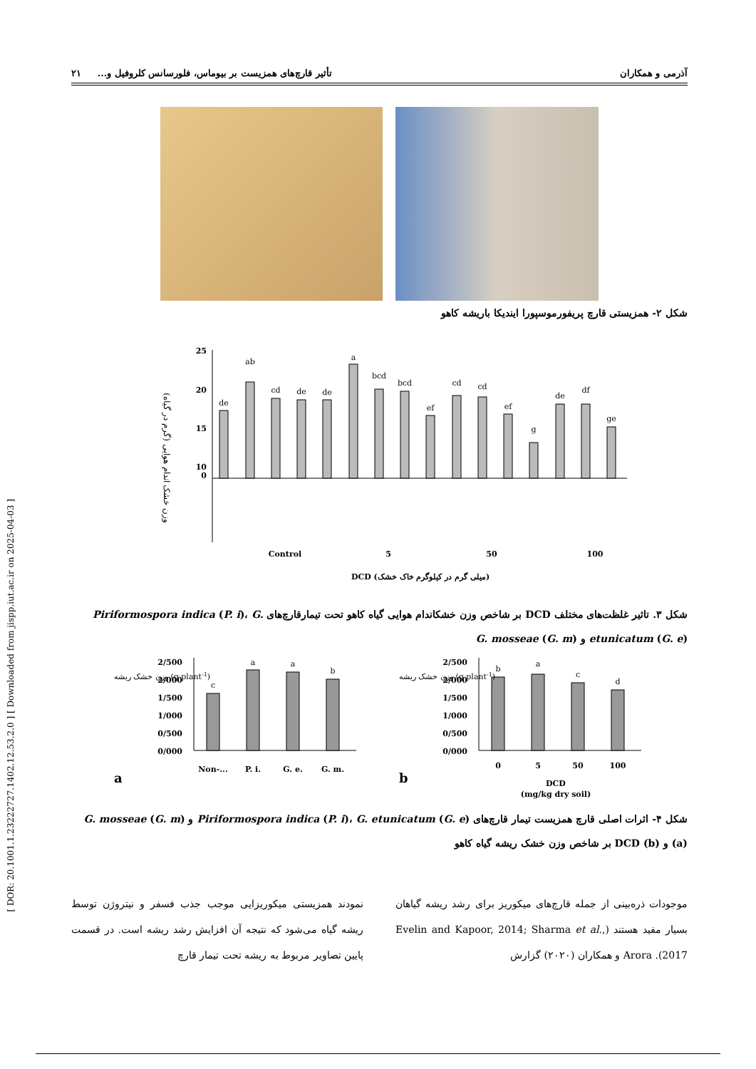[ DOR: 20.1001.1.23222727.1402.12.53.2.0 ] [ Downloaded from jispp.iut.ac.ir on 2025-04-03 ]
آذرمی و همکاران تأثیر قارچ‌های همزیست بر بیوماس، فلورسانس کلروفیل و... ۲۱
شکل ۲- همزیستی قارچ پریفورموسپورا ایندیکا باریشه کاهو
وزن خشک اندام هوایی (گرم در گیاه)
25
20
15
10
0
de
ab
cd
de
de
a
bcd
bcd
ef
cd
cd
ef
g
de
df
ge
Control
5
50
100
DCD (میلی گرم در کیلوگرم خاک خشک)
شکل ۳. تاثیر غلظت‌های مختلف DCD بر شاخص وزن خشکاندام هوایی گیاه کاهو تحت تیمارقارچ‌های Piriformospora indica (P. i)، G. etunicatum (G. e) و G. mosseae (G. m)
2/500
2/000
1/500
1/000
0/500
0/000
2/500
2/000
1/500
1/000
0/500
0/000
c
a
a
b
b
a
c
d
Non-...
P. i.
G. e.
G. m.
0
5
50
100
DCD
(mg/kg dry soil)
a
b
وزن خشک ریشه (g plant-1)
وزن خشک ریشه (g plant-1)
شکل ۴- اثرات اصلی قارچ همزیست تیمار قارچ‌های Piriformospora indica (P. i)، G. etunicatum (G. e) و G. mosseae (G. m) (a) و DCD (b) بر شاخص وزن خشک ریشه گیاه کاهو
موجودات ذره‌بینی از جمله قارچ‌های میکوریز برای رشد ریشه گیاهان بسیار مفید هستند (Evelin and Kapoor, 2014; Sharma et al., 2017). Arora و همکاران (۲۰۲۰) گزارش
نمودند همزیستی میکوریزایی موجب جذب فسفر و نیتروژن توسط ریشه گیاه می‌شود که نتیجه آن افزایش رشد ریشه است. در قسمت پایین تصاویر مربوط به ریشه تحت تیمار قارچ